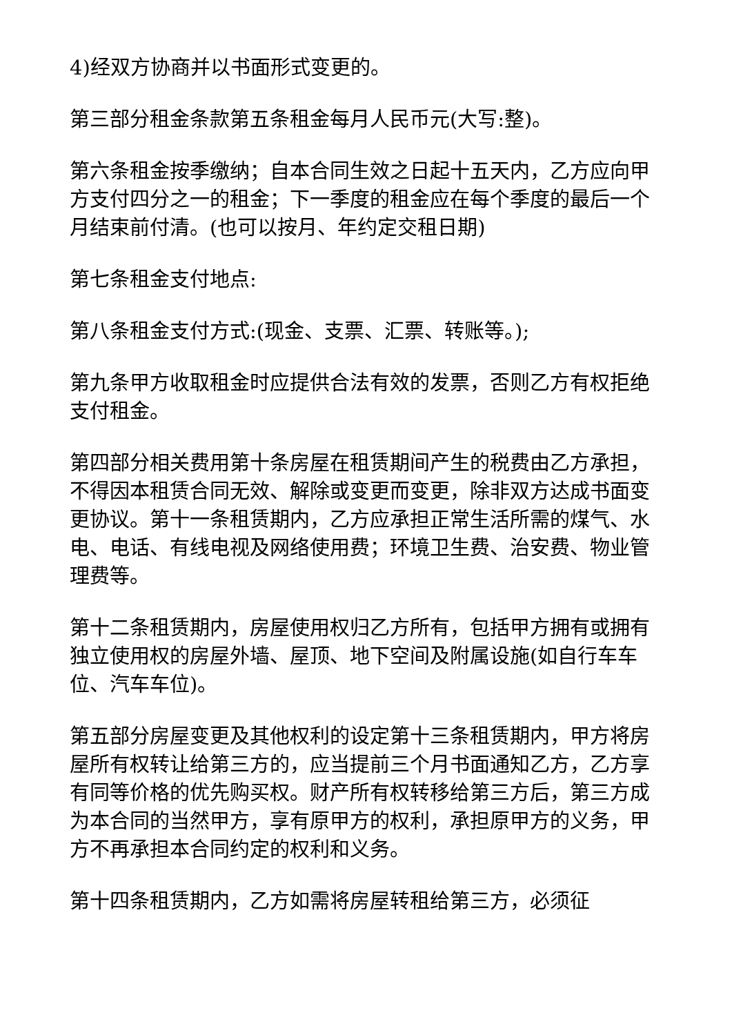4)经双方协商并以书面形式变更的。
第三部分租金条款第五条租金每月人民币元(大写:整)。
第六条租金按季缴纳；自本合同生效之日起十五天内，乙方应向甲方支付四分之一的租金；下一季度的租金应在每个季度的最后一个月结束前付清。(也可以按月、年约定交租日期)
第七条租金支付地点:
第八条租金支付方式:(现金、支票、汇票、转账等。);
第九条甲方收取租金时应提供合法有效的发票，否则乙方有权拒绝支付租金。
第四部分相关费用第十条房屋在租赁期间产生的税费由乙方承担，不得因本租赁合同无效、解除或变更而变更，除非双方达成书面变更协议。第十一条租赁期内，乙方应承担正常生活所需的煤气、水电、电话、有线电视及网络使用费；环境卫生费、治安费、物业管理费等。
第十二条租赁期内，房屋使用权归乙方所有，包括甲方拥有或拥有独立使用权的房屋外墙、屋顶、地下空间及附属设施(如自行车车位、汽车车位)。
第五部分房屋变更及其他权利的设定第十三条租赁期内，甲方将房屋所有权转让给第三方的，应当提前三个月书面通知乙方，乙方享有同等价格的优先购买权。财产所有权转移给第三方后，第三方成为本合同的当然甲方，享有原甲方的权利，承担原甲方的义务，甲方不再承担本合同约定的权利和义务。
第十四条租赁期内，乙方如需将房屋转租给第三方，必须征